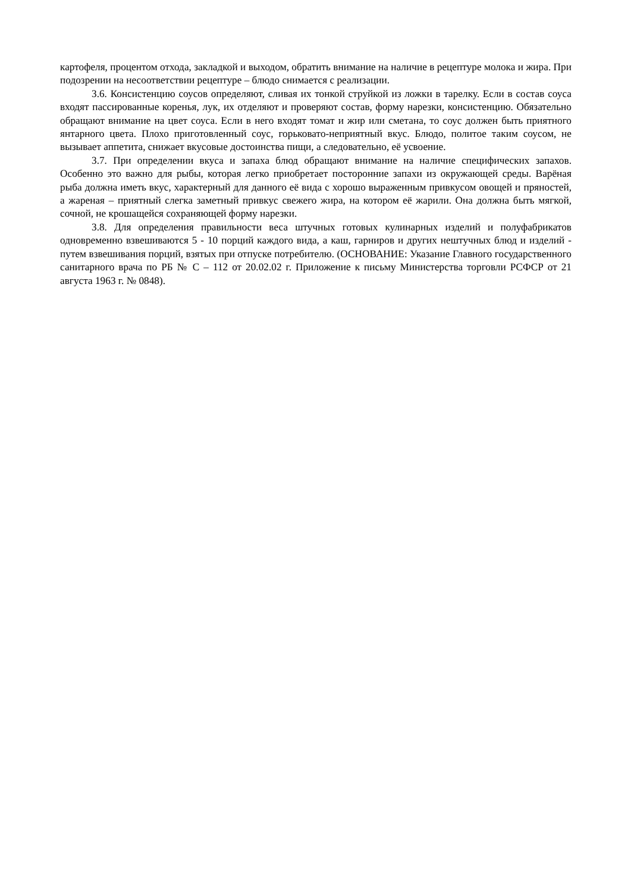картофеля, процентом отхода, закладкой и выходом, обратить внимание на наличие в рецептуре молока и жира. При подозрении на несоответствии рецептуре – блюдо снимается с реализации.
3.6. Консистенцию соусов определяют, сливая их тонкой струйкой из ложки в тарелку. Если в состав соуса входят пассированные коренья, лук, их отделяют и проверяют состав, форму нарезки, консистенцию. Обязательно обращают внимание на цвет соуса. Если в него входят томат и жир или сметана, то соус должен быть приятного янтарного цвета. Плохо приготовленный соус, горьковато-неприятный вкус. Блюдо, политое таким соусом, не вызывает аппетита, снижает вкусовые достоинства пищи, а следовательно, её усвоение.
3.7. При определении вкуса и запаха блюд обращают внимание на наличие специфических запахов. Особенно это важно для рыбы, которая легко приобретает посторонние запахи из окружающей среды. Варёная рыба должна иметь вкус, характерный для данного её вида с хорошо выраженным привкусом овощей и пряностей, а жареная – приятный слегка заметный привкус свежего жира, на котором её жарили. Она должна быть мягкой, сочной, не крошащейся сохраняющей форму нарезки.
3.8. Для определения правильности веса штучных готовых кулинарных изделий и полуфабрикатов одновременно взвешиваются 5 - 10 порций каждого вида, а каш, гарниров и других нештучных блюд и изделий - путем взвешивания порций, взятых при отпуске потребителю. (ОСНОВАНИЕ: Указание Главного государственного санитарного врача по РБ № С – 112 от 20.02.02 г. Приложение к письму Министерства торговли РСФСР от 21 августа 1963 г. № 0848).